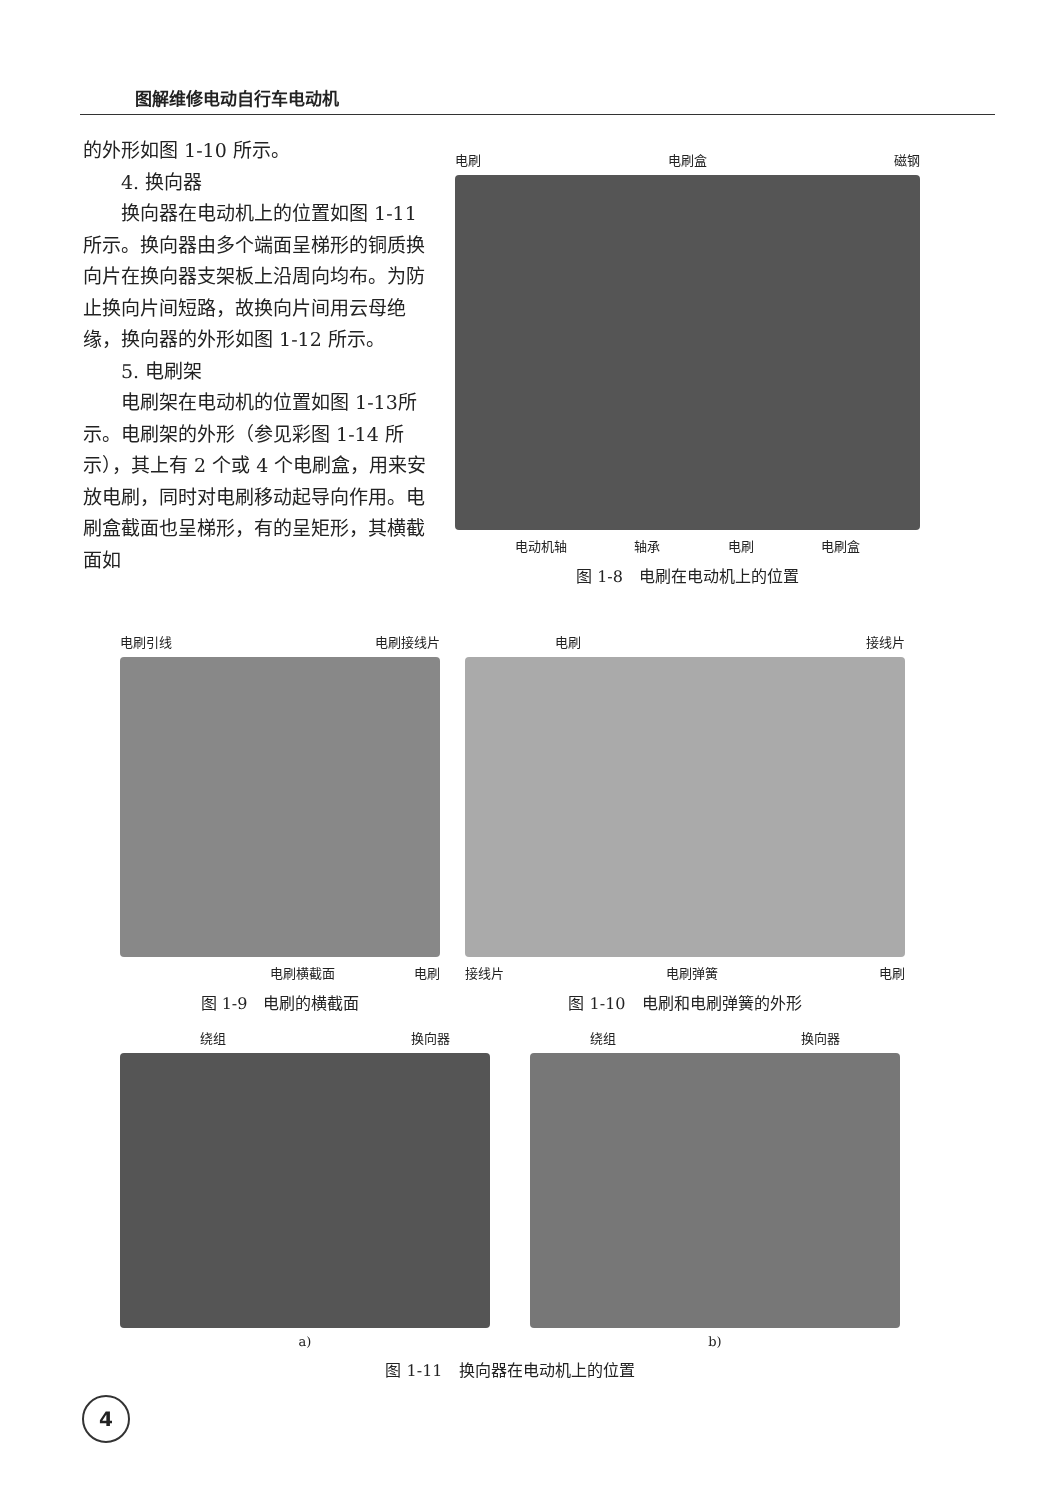图解维修电动自行车电动机
的外形如图 1-10 所示。
4. 换向器
换向器在电动机上的位置如图 1-11所示。换向器由多个端面呈梯形的铜质换向片在换向器支架板上沿周向均布。为防止换向片间短路，故换向片间用云母绝缘，换向器的外形如图 1-12 所示。
5. 电刷架
电刷架在电动机的位置如图 1-13所示。电刷架的外形（参见彩图 1-14 所示），其上有 2 个或 4 个电刷盒，用来安放电刷，同时对电刷移动起导向作用。电刷盒截面也呈梯形，有的呈矩形，其横截面如
电刷 电刷盒 磁钢
电动机轴 轴承 电刷 电刷盒
图 1-8　电刷在电动机上的位置
电刷引线 电刷接线片
电刷横截面 电刷
图 1-9　电刷的横截面
电刷 接线片
接线片 电刷弹簧 电刷
图 1-10　电刷和电刷弹簧的外形
绕组 换向器
a)
绕组 换向器
b)
图 1-11　换向器在电动机上的位置
4